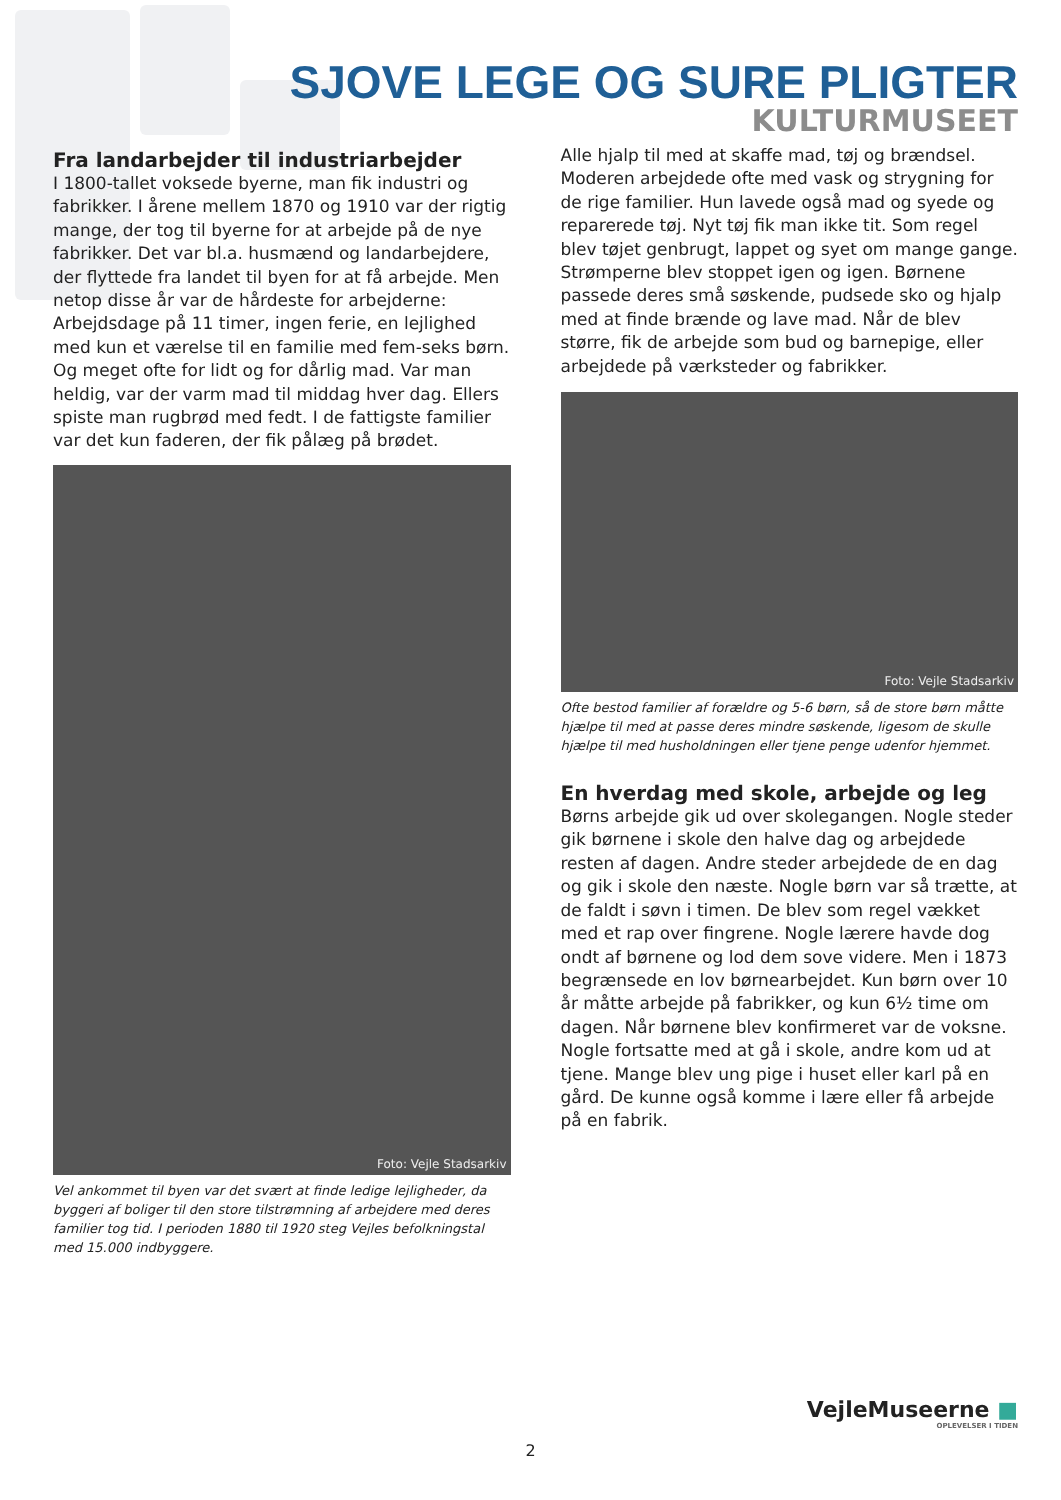SJOVE LEGE OG SURE PLIGTER
KULTURMUSEET
Fra landarbejder til industriarbejder
I 1800-tallet voksede byerne, man fik industri og fabrikker. I årene mellem 1870 og 1910 var der rigtig mange, der tog til byerne for at arbejde på de nye fabrikker. Det var bl.a. husmænd og landarbejdere, der flyttede fra landet til byen for at få arbejde. Men netop disse år var de hårdeste for arbejderne: Arbejdsdage på 11 timer, ingen ferie, en lejlighed med kun et værelse til en familie med fem-seks børn. Og meget ofte for lidt og for dårlig mad. Var man heldig, var der varm mad til middag hver dag. Ellers spiste man rugbrød med fedt. I de fattigste familier var det kun faderen, der fik pålæg på brødet.
Foto: Vejle Stadsarkiv
Vel ankommet til byen var det svært at finde ledige lejligheder, da byggeri af boliger til den store tilstrømning af arbejdere med deres familier tog tid. I perioden 1880 til 1920 steg Vejles befolkningstal med 15.000 indbyggere.
Alle hjalp til med at skaffe mad, tøj og brændsel. Moderen arbejdede ofte med vask og strygning for de rige familier. Hun lavede også mad og syede og reparerede tøj. Nyt tøj fik man ikke tit. Som regel blev tøjet genbrugt, lappet og syet om mange gange. Strømperne blev stoppet igen og igen. Børnene passede deres små søskende, pudsede sko og hjalp med at finde brænde og lave mad. Når de blev større, fik de arbejde som bud og barnepige, eller arbejdede på værksteder og fabrikker.
Foto: Vejle Stadsarkiv
Ofte bestod familier af forældre og 5-6 børn, så de store børn måtte hjælpe til med at passe deres mindre søskende, ligesom de skulle hjælpe til med husholdningen eller tjene penge udenfor hjemmet.
En hverdag med skole, arbejde og leg
Børns arbejde gik ud over skolegangen. Nogle steder gik børnene i skole den halve dag og arbejdede resten af dagen. Andre steder arbejdede de en dag og gik i skole den næste. Nogle børn var så trætte, at de faldt i søvn i timen. De blev som regel vækket med et rap over fingrene. Nogle lærere havde dog ondt af børnene og lod dem sove videre. Men i 1873 begrænsede en lov børnearbejdet. Kun børn over 10 år måtte arbejde på fabrikker, og kun 6½ time om dagen. Når børnene blev konfirmeret var de voksne. Nogle fortsatte med at gå i skole, andre kom ud at tjene. Mange blev ung pige i huset eller karl på en gård. De kunne også komme i lære eller få arbejde på en fabrik.
VejleMuseerne ■
OPLEVELSER I TIDEN
2